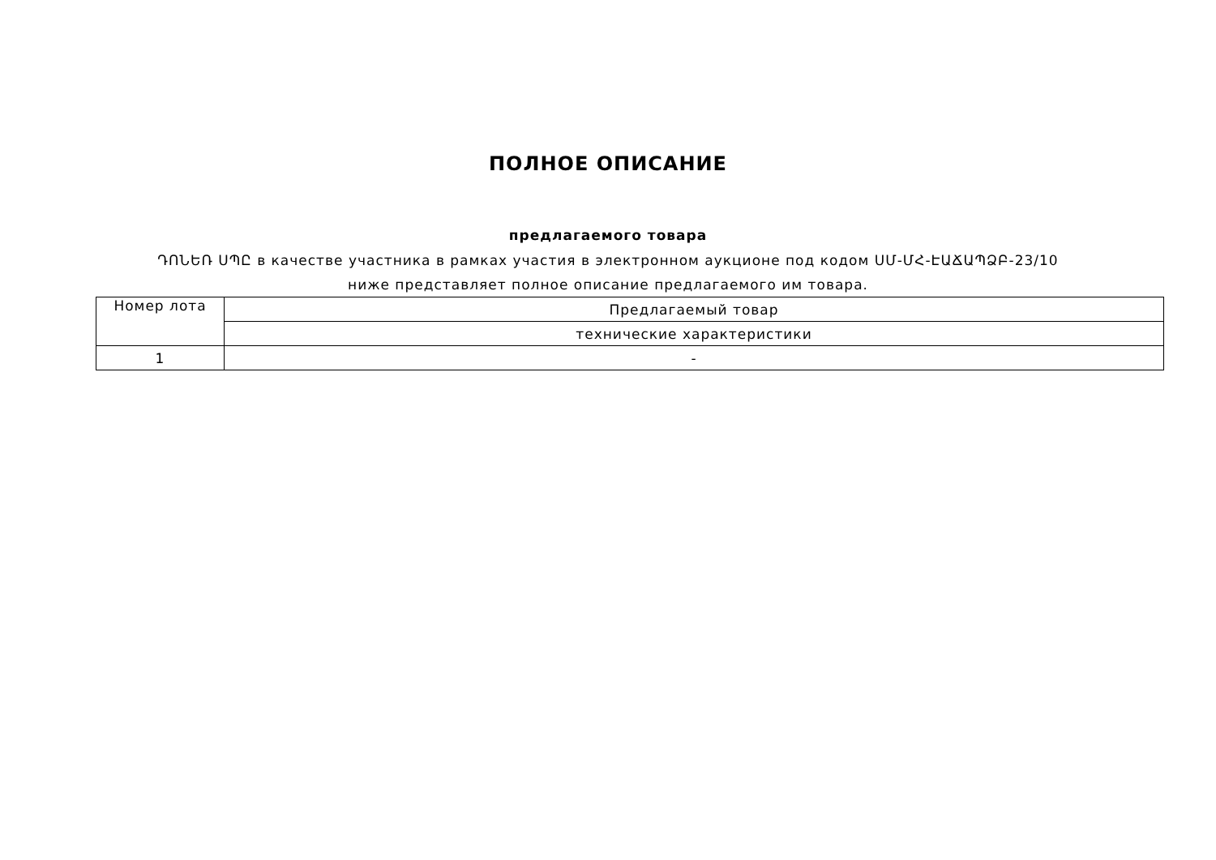ПОЛНОЕ ОПИСАНИЕ
предлагаемого товара
ԴՈՆԵՌ ՍՊԸ в качестве участника в рамках участия в электронном аукционе под кодом ՍՄ-ՄՀ-ԷԱՃԱՊՁԲ-23/10 ниже представляет полное описание предлагаемого им товара.
| Номер лота | Предлагаемый товар |
| | технические характеристики |
| 1 | - |